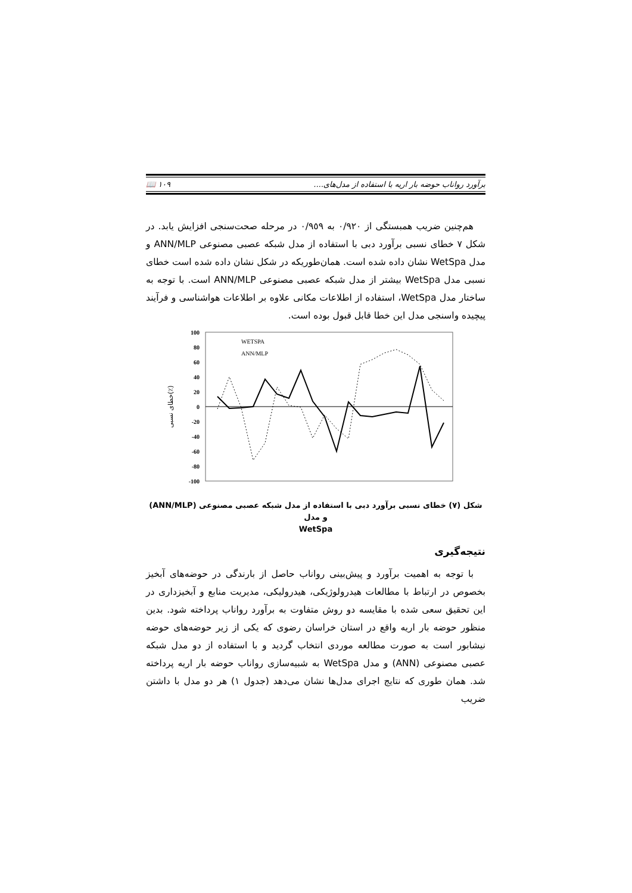برآورد رواناب حوضه بار اریه با استفاده از مدل‌های.... ١٠٩ 📖
هم‌چنین ضریب همبستگی از ٠/٩٢٠ به ٠/٩٥٩ در مرحله صحت‌سنجی افزایش یابد. در شکل ٧ خطای نسبی برآورد دبی با استفاده از مدل شبکه عصبی مصنوعی ANN/MLP و مدل WetSpa نشان داده شده است. همان‌طوریکه در شکل نشان داده شده است خطای نسبی مدل WetSpa بیشتر از مدل شبکه عصبی مصنوعی ANN/MLP است. با توجه به ساختار مدل WetSpa، استفاده از اطلاعات مکانی علاوه بر اطلاعات هواشناسی و فرآیند پیچیده واسنجی مدل این خطا قابل قبول بوده است.
100
80
60
40
20
0
-20
-40
-60
-80
-100
خطای نسبی(٪)
WETSPA
ANN/MLP
شکل (٧) خطای نسبی برآورد دبی با استفاده از مدل شبکه عصبی مصنوعی (ANN/MLP) و مدل
WetSpa
نتیجه‌گیری
با توجه به اهمیت برآورد و پیش‌بینی رواناب حاصل از بارندگی در حوضه‌های آبخیز بخصوص در ارتباط با مطالعات هیدرولوژیکی، هیدرولیکی، مدیریت منابع و آبخیزداری در این تحقیق سعی شده با مقایسه دو روش متفاوت به برآورد رواناب پرداخته شود. بدین منظور حوضه بار اریه واقع در استان خراسان رضوی که یکی از زیر حوضه‌های حوضه نیشابور است به صورت مطالعه موردی انتخاب گردید و با استفاده از دو مدل شبکه عصبی مصنوعی (ANN) و مدل WetSpa به شبیه‌سازی رواناب حوضه بار اریه پرداخته شد. همان طوری که نتایج اجرای مدل‌ها نشان می‌دهد (جدول ١) هر دو مدل با داشتن ضریب